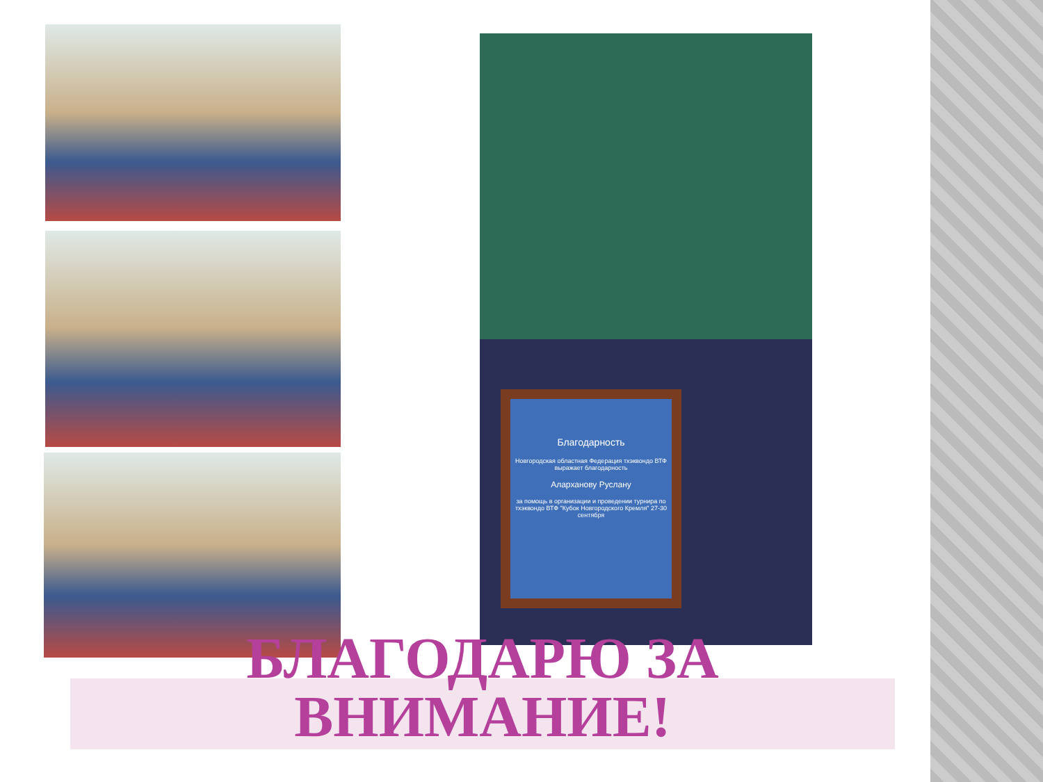Благодарность
Новгородская областная Федерация тхэквондо ВТФ выражает благодарность
Аларханову Руслану
за помощь в организации и проведении турнира по тхэквондо ВТФ "Кубок Новгородского Кремля" 27-30 сентября
БЛАГОДАРЮ ЗА
ВНИМАНИЕ!